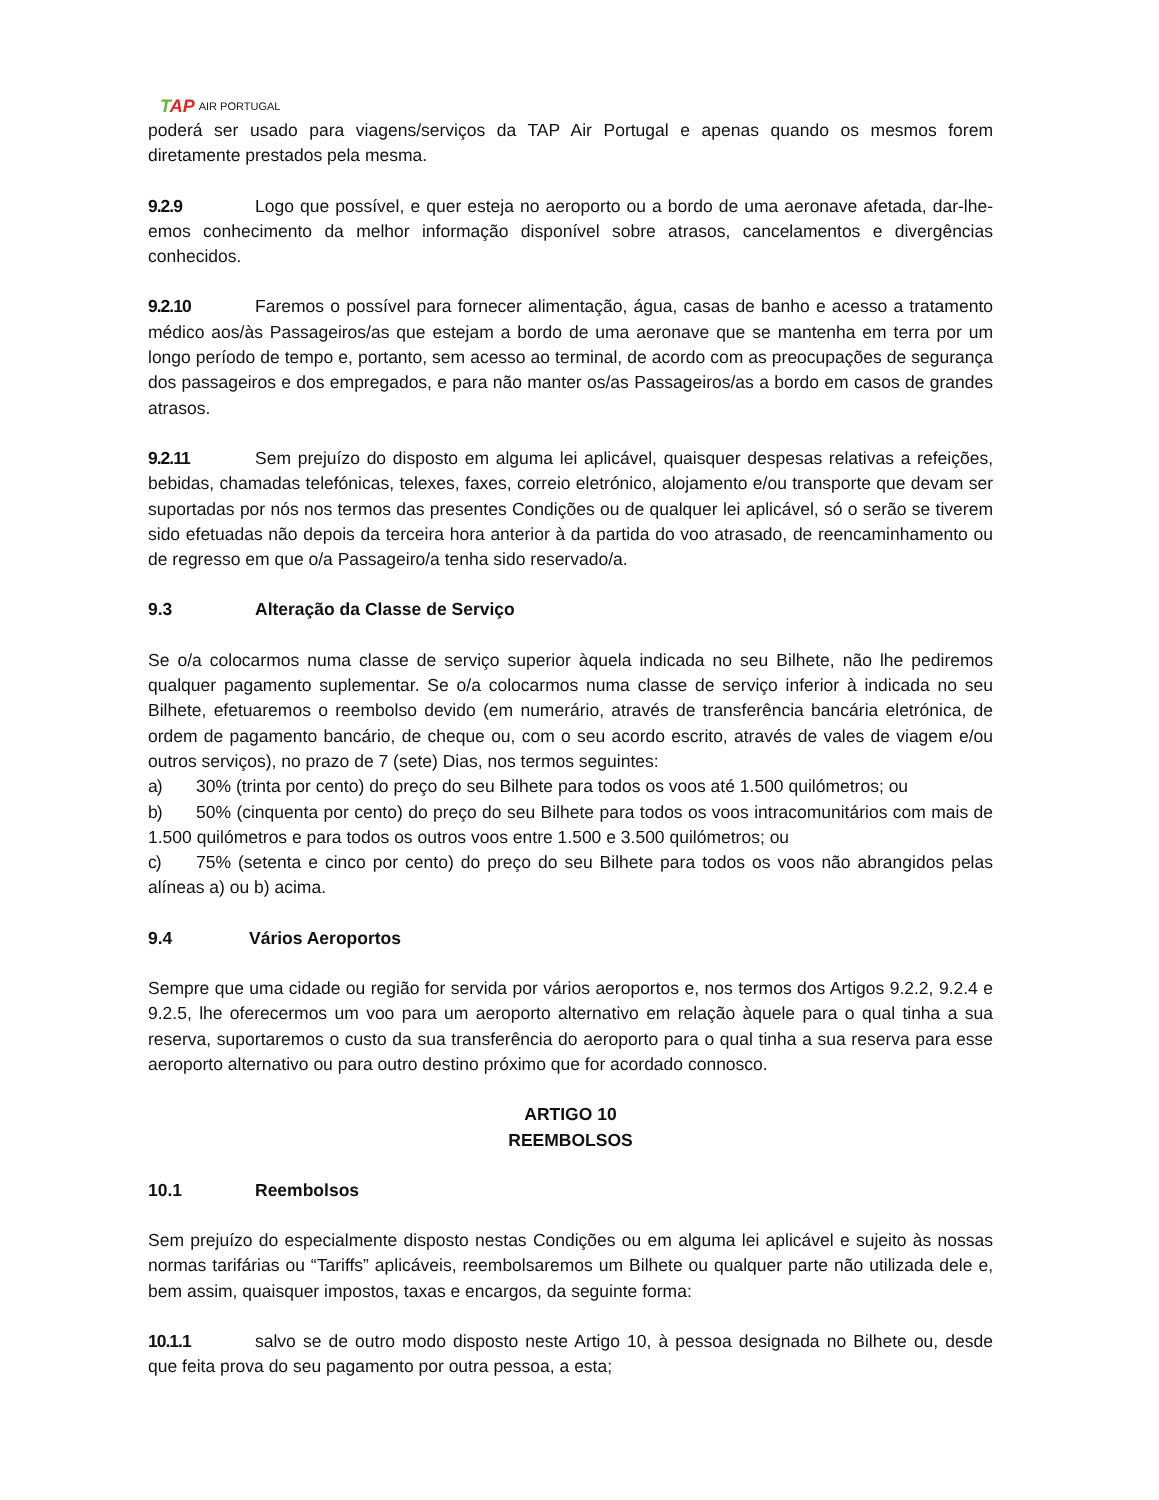TAP AIR PORTUGAL
poderá ser usado para viagens/serviços da TAP Air Portugal e apenas quando os mesmos forem diretamente prestados pela mesma.
9.2.9 Logo que possível, e quer esteja no aeroporto ou a bordo de uma aeronave afetada, dar-lhe-emos conhecimento da melhor informação disponível sobre atrasos, cancelamentos e divergências conhecidos.
9.2.10 Faremos o possível para fornecer alimentação, água, casas de banho e acesso a tratamento médico aos/às Passageiros/as que estejam a bordo de uma aeronave que se mantenha em terra por um longo período de tempo e, portanto, sem acesso ao terminal, de acordo com as preocupações de segurança dos passageiros e dos empregados, e para não manter os/as Passageiros/as a bordo em casos de grandes atrasos.
9.2.11 Sem prejuízo do disposto em alguma lei aplicável, quaisquer despesas relativas a refeições, bebidas, chamadas telefónicas, telexes, faxes, correio eletrónico, alojamento e/ou transporte que devam ser suportadas por nós nos termos das presentes Condições ou de qualquer lei aplicável, só o serão se tiverem sido efetuadas não depois da terceira hora anterior à da partida do voo atrasado, de reencaminhamento ou de regresso em que o/a Passageiro/a tenha sido reservado/a.
9.3 Alteração da Classe de Serviço
Se o/a colocarmos numa classe de serviço superior àquela indicada no seu Bilhete, não lhe pediremos qualquer pagamento suplementar. Se o/a colocarmos numa classe de serviço inferior à indicada no seu Bilhete, efetuaremos o reembolso devido (em numerário, através de transferência bancária eletrónica, de ordem de pagamento bancário, de cheque ou, com o seu acordo escrito, através de vales de viagem e/ou outros serviços), no prazo de 7 (sete) Dias, nos termos seguintes:
a) 30% (trinta por cento) do preço do seu Bilhete para todos os voos até 1.500 quilómetros; ou
b) 50% (cinquenta por cento) do preço do seu Bilhete para todos os voos intracomunitários com mais de 1.500 quilómetros e para todos os outros voos entre 1.500 e 3.500 quilómetros; ou
c) 75% (setenta e cinco por cento) do preço do seu Bilhete para todos os voos não abrangidos pelas alíneas a) ou b) acima.
9.4 Vários Aeroportos
Sempre que uma cidade ou região for servida por vários aeroportos e, nos termos dos Artigos 9.2.2, 9.2.4 e 9.2.5, lhe oferecermos um voo para um aeroporto alternativo em relação àquele para o qual tinha a sua reserva, suportaremos o custo da sua transferência do aeroporto para o qual tinha a sua reserva para esse aeroporto alternativo ou para outro destino próximo que for acordado connosco.
ARTIGO 10
REEMBOLSOS
10.1 Reembolsos
Sem prejuízo do especialmente disposto nestas Condições ou em alguma lei aplicável e sujeito às nossas normas tarifárias ou “Tariffs” aplicáveis, reembolsaremos um Bilhete ou qualquer parte não utilizada dele e, bem assim, quaisquer impostos, taxas e encargos, da seguinte forma:
10.1.1 salvo se de outro modo disposto neste Artigo 10, à pessoa designada no Bilhete ou, desde que feita prova do seu pagamento por outra pessoa, a esta;